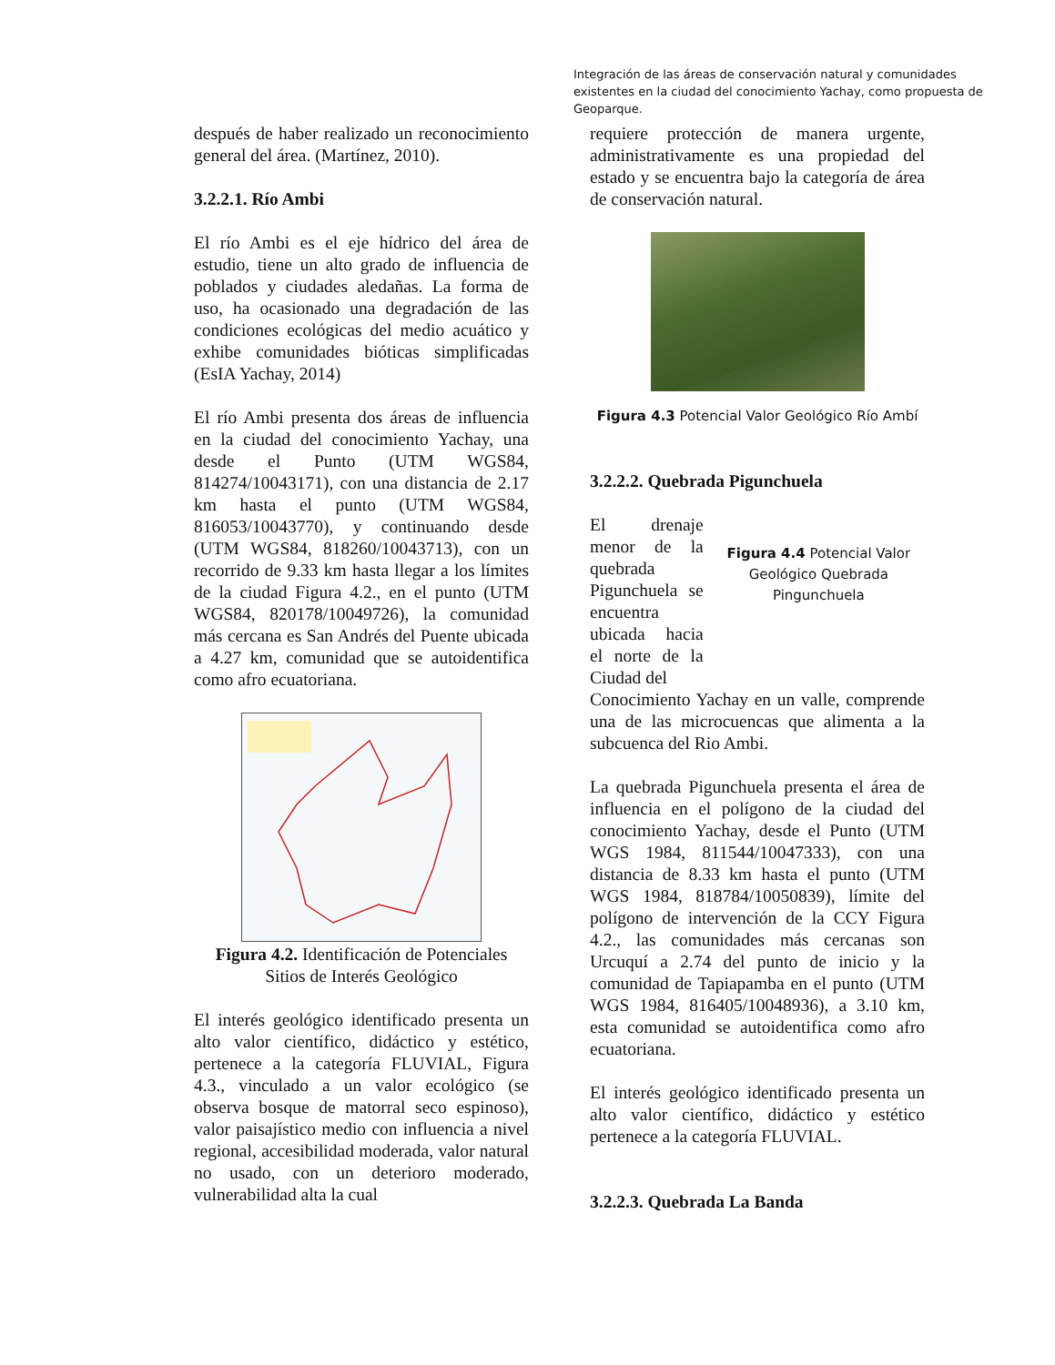Integración de las áreas de conservación natural y comunidades existentes en la ciudad del conocimiento Yachay, como propuesta de Geoparque.
después de haber realizado un reconocimiento general del área. (Martínez, 2010).
3.2.2.1. Río Ambi
El río Ambi es el eje hídrico del área de estudio, tiene un alto grado de influencia de poblados y ciudades aledañas. La forma de uso, ha ocasionado una degradación de las condiciones ecológicas del medio acuático y exhibe comunidades bióticas simplificadas (EsIA Yachay, 2014)
El río Ambi presenta dos áreas de influencia en la ciudad del conocimiento Yachay, una desde el Punto (UTM WGS84, 814274/10043171), con una distancia de 2.17 km hasta el punto (UTM WGS84, 816053/10043770), y continuando desde (UTM WGS84, 818260/10043713), con un recorrido de 9.33 km hasta llegar a los límites de la ciudad Figura 4.2., en el punto (UTM WGS84, 820178/10049726), la comunidad más cercana es San Andrés del Puente ubicada a 4.27 km, comunidad que se autoidentifica como afro ecuatoriana.
Figura 4.2. Identificación de Potenciales Sitios de Interés Geológico
El interés geológico identificado presenta un alto valor científico, didáctico y estético, pertenece a la categoría FLUVIAL, Figura 4.3., vinculado a un valor ecológico (se observa bosque de matorral seco espinoso), valor paisajístico medio con influencia a nivel regional, accesibilidad moderada, valor natural no usado, con un deterioro moderado, vulnerabilidad alta la cual
requiere protección de manera urgente, administrativamente es una propiedad del estado y se encuentra bajo la categoría de área de conservación natural.
Figura 4.3 Potencial Valor Geológico Río Ambí
3.2.2.2. Quebrada Pigunchuela
El drenaje menor de la quebrada Pigunchuela se encuentra ubicada hacia el norte de la Ciudad del
Figura 4.4 Potencial Valor Geológico Quebrada Pingunchuela
Conocimiento Yachay en un valle, comprende una de las microcuencas que alimenta a la subcuenca del Rio Ambi.
La quebrada Pigunchuela presenta el área de influencia en el polígono de la ciudad del conocimiento Yachay, desde el Punto (UTM WGS 1984, 811544/10047333), con una distancia de 8.33 km hasta el punto (UTM WGS 1984, 818784/10050839), límite del polígono de intervención de la CCY Figura 4.2., las comunidades más cercanas son Urcuquí a 2.74 del punto de inicio y la comunidad de Tapiapamba en el punto (UTM WGS 1984, 816405/10048936), a 3.10 km, esta comunidad se autoidentifica como afro ecuatoriana.
El interés geológico identificado presenta un alto valor científico, didáctico y estético pertenece a la categoría FLUVIAL.
3.2.2.3. Quebrada La Banda